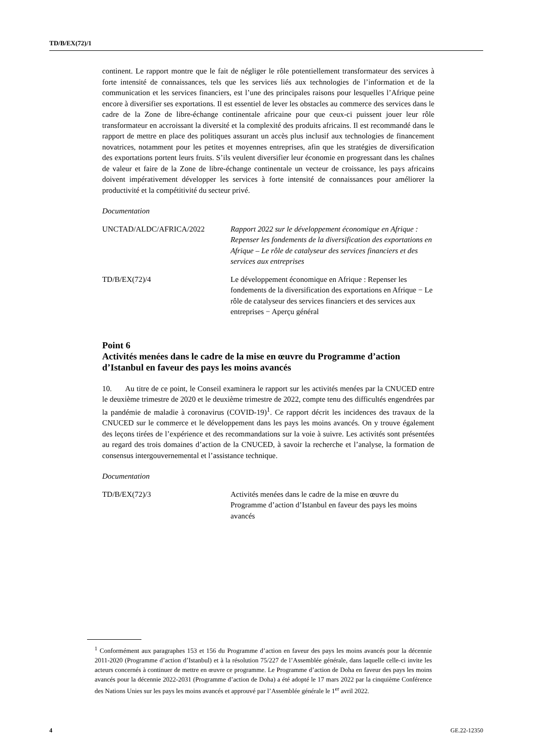TD/B/EX(72)/1
continent. Le rapport montre que le fait de négliger le rôle potentiellement transformateur des services à forte intensité de connaissances, tels que les services liés aux technologies de l’information et de la communication et les services financiers, est l’une des principales raisons pour lesquelles l’Afrique peine encore à diversifier ses exportations. Il est essentiel de lever les obstacles au commerce des services dans le cadre de la Zone de libre-échange continentale africaine pour que ceux-ci puissent jouer leur rôle transformateur en accroissant la diversité et la complexité des produits africains. Il est recommandé dans le rapport de mettre en place des politiques assurant un accès plus inclusif aux technologies de financement novatrices, notamment pour les petites et moyennes entreprises, afin que les stratégies de diversification des exportations portent leurs fruits. S’ils veulent diversifier leur économie en progressant dans les chaînes de valeur et faire de la Zone de libre-échange continentale un vecteur de croissance, les pays africains doivent impérativement développer les services à forte intensité de connaissances pour améliorer la productivité et la compétitivité du secteur privé.
Documentation
UNCTAD/ALDC/AFRICA/2022 Rapport 2022 sur le développement économique en Afrique : Repenser les fondements de la diversification des exportations en Afrique – Le rôle de catalyseur des services financiers et des services aux entreprises
TD/B/EX(72)/4 Le développement économique en Afrique : Repenser les fondements de la diversification des exportations en Afrique − Le rôle de catalyseur des services financiers et des services aux entreprises − Aperçu général
Point 6
Activités menées dans le cadre de la mise en œuvre du Programme d’action d’Istanbul en faveur des pays les moins avancés
10. Au titre de ce point, le Conseil examinera le rapport sur les activités menées par la CNUCED entre le deuxième trimestre de 2020 et le deuxième trimestre de 2022, compte tenu des difficultés engendrées par la pandémie de maladie à coronavirus (COVID-19)<sup>1</sup>. Ce rapport décrit les incidences des travaux de la CNUCED sur le commerce et le développement dans les pays les moins avancés. On y trouve également des leçons tirées de l’expérience et des recommandations sur la voie à suivre. Les activités sont présentées au regard des trois domaines d’action de la CNUCED, à savoir la recherche et l’analyse, la formation de consensus intergouvernemental et l’assistance technique.
Documentation
TD/B/EX(72)/3 Activités menées dans le cadre de la mise en œuvre du Programme d’action d’Istanbul en faveur des pays les moins avancés
<sup>1</sup> Conformément aux paragraphes 153 et 156 du Programme d’action en faveur des pays les moins avancés pour la décennie 2011-2020 (Programme d’action d’Istanbul) et à la résolution 75/227 de l’Assemblée générale, dans laquelle celle-ci invite les acteurs concernés à continuer de mettre en œuvre ce programme. Le Programme d’action de Doha en faveur des pays les moins avancés pour la décennie 2022-2031 (Programme d’action de Doha) a été adopté le 17 mars 2022 par la cinquième Conférence des Nations Unies sur les pays les moins avancés et approuvé par l’Assemblée générale le 1<sup>er</sup> avril 2022.
4 GE.22-12350